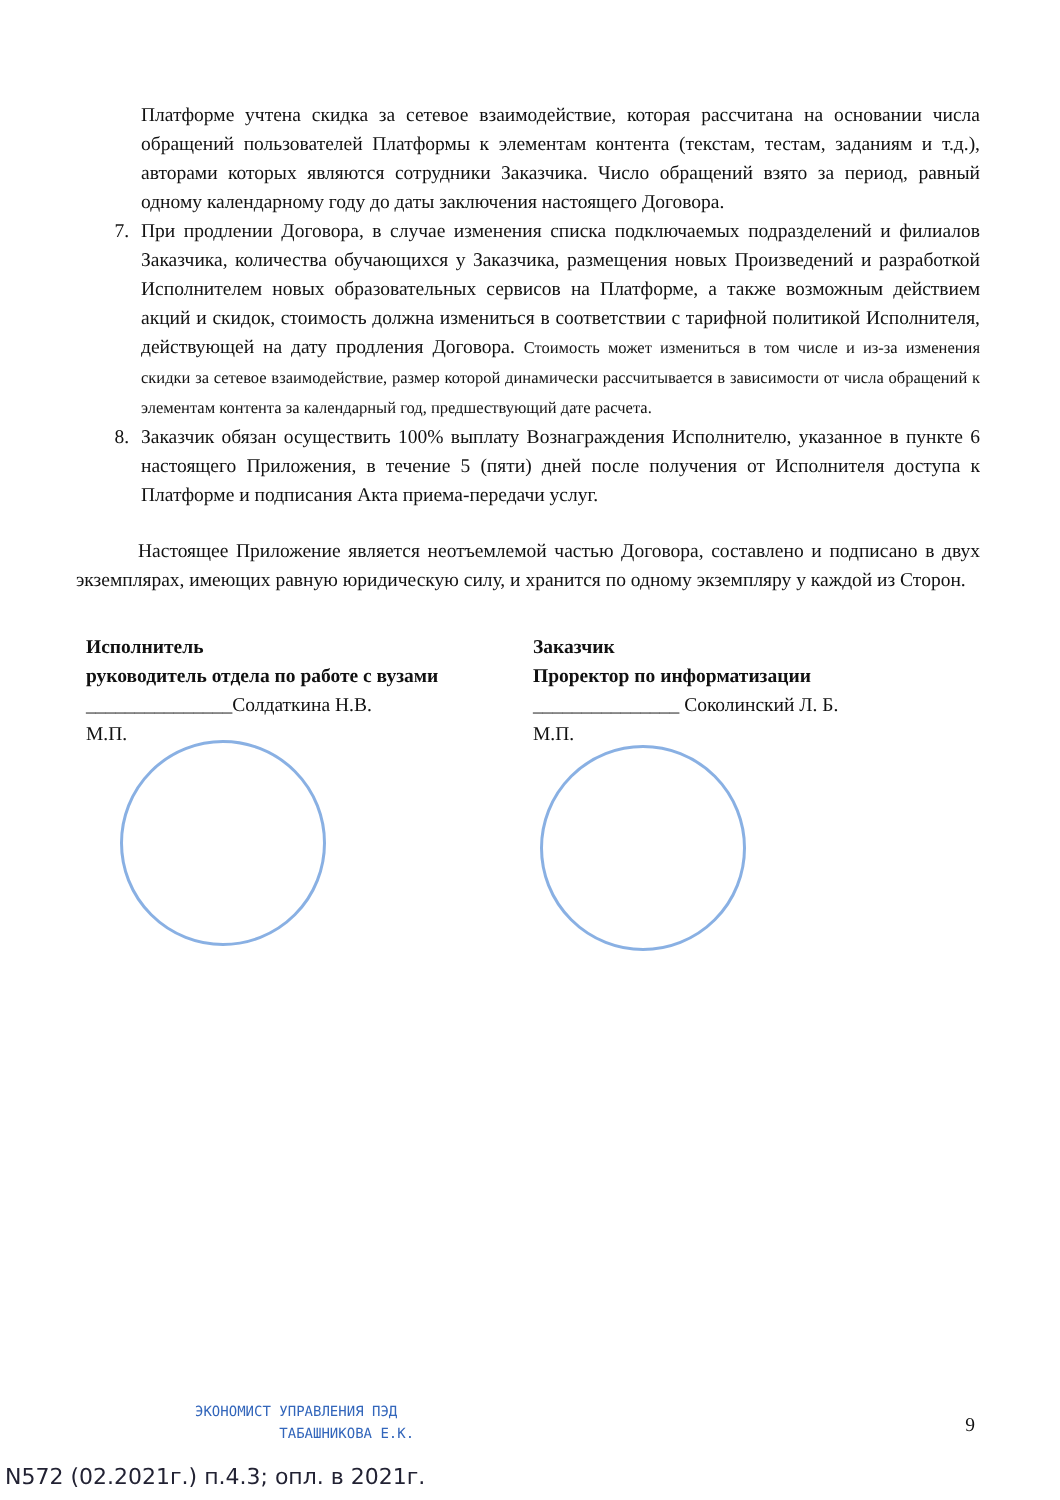Платформе учтена скидка за сетевое взаимодействие, которая рассчитана на основании числа обращений пользователей Платформы к элементам контента (текстам, тестам, заданиям и т.д.), авторами которых являются сотрудники Заказчика. Число обращений взято за период, равный одному календарному году до даты заключения настоящего Договора.
7. При продлении Договора, в случае изменения списка подключаемых подразделений и филиалов Заказчика, количества обучающихся у Заказчика, размещения новых Произведений и разработкой Исполнителем новых образовательных сервисов на Платформе, а также возможным действием акций и скидок, стоимость должна измениться в соответствии с тарифной политикой Исполнителя, действующей на дату продления Договора. Стоимость может измениться в том числе и из-за изменения скидки за сетевое взаимодействие, размер которой динамически рассчитывается в зависимости от числа обращений к элементам контента за календарный год, предшествующий дате расчета.
8. Заказчик обязан осуществить 100% выплату Вознаграждения Исполнителю, указанное в пункте 6 настоящего Приложения, в течение 5 (пяти) дней после получения от Исполнителя доступа к Платформе и подписания Акта приема-передачи услуг.
Настоящее Приложение является неотъемлемой частью Договора, составлено и подписано в двух экземплярах, имеющих равную юридическую силу, и хранится по одному экземпляру у каждой из Сторон.
Исполнитель
руководитель отдела по работе с вузами
_______________Солдаткина Н.В.
М.П.
Заказчик
Проректор по информатизации
_______________ Соколинский Л. Б.
М.П.
ЭКОНОМИСТ УПРАВЛЕНИЯ ПЭД
ТАБАШНИКОВА Е.К.
9
N572 (02.2021г.) п.4.3; опл. в 2021г.